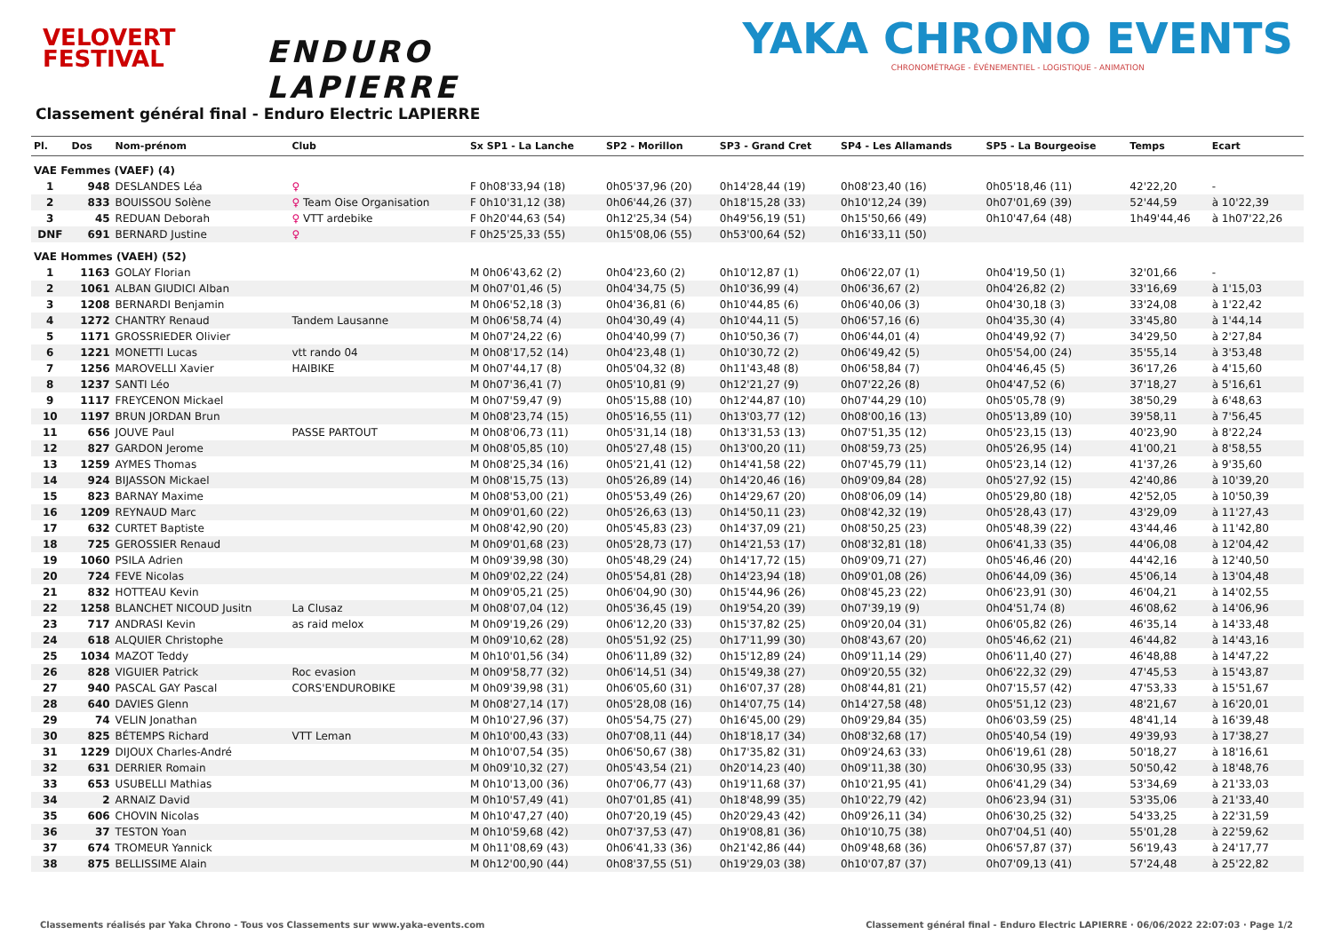VELOVERT
FESTIVAL
ENDURO
LAPIERRE
YAKA CHRONO EVENTS
CHRONOMÉTRAGE - ÉVÉNEMENTIEL - LOGISTIQUE - ANIMATION
Classement général final - Enduro Electric LAPIERRE
| Pl. | Dos | Nom-prénom | Club | Sx SP1 - La Lanche | SP2 - Morillon | SP3 - Grand Cret | SP4 - Les Allamands | SP5 - La Bourgeoise | Temps | Ecart |
| --- | --- | --- | --- | --- | --- | --- | --- | --- | --- | --- |
| VAE Femmes (VAEF) (4) | | | | | | | | | | |
| 1 | 948 | DESLANDES Léa | ♀ | F 0h08'33,94 (18) | 0h05'37,96 (20) | 0h14'28,44 (19) | 0h08'23,40 (16) | 0h05'18,46 (11) | 42'22,20 | - |
| 2 | 833 | BOUISSOU Solène | ♀ Team Oise Organisation | F 0h10'31,12 (38) | 0h06'44,26 (37) | 0h18'15,28 (33) | 0h10'12,24 (39) | 0h07'01,69 (39) | 52'44,59 | à 10'22,39 |
| 3 | 45 | REDUAN Deborah | ♀ VTT ardebike | F 0h20'44,63 (54) | 0h12'25,34 (54) | 0h49'56,19 (51) | 0h15'50,66 (49) | 0h10'47,64 (48) | 1h49'44,46 | à 1h07'22,26 |
| DNF | 691 | BERNARD Justine | ♀ | F 0h25'25,33 (55) | 0h15'08,06 (55) | 0h53'00,64 (52) | 0h16'33,11 (50) | | | |
| VAE Hommes (VAEH) (52) | | | | | | | | | | |
| 1 | 1163 | GOLAY Florian | | M 0h06'43,62 (2) | 0h04'23,60 (2) | 0h10'12,87 (1) | 0h06'22,07 (1) | 0h04'19,50 (1) | 32'01,66 | - |
| 2 | 1061 | ALBAN GIUDICI Alban | | M 0h07'01,46 (5) | 0h04'34,75 (5) | 0h10'36,99 (4) | 0h06'36,67 (2) | 0h04'26,82 (2) | 33'16,69 | à 1'15,03 |
| 3 | 1208 | BERNARDI Benjamin | | M 0h06'52,18 (3) | 0h04'36,81 (6) | 0h10'44,85 (6) | 0h06'40,06 (3) | 0h04'30,18 (3) | 33'24,08 | à 1'22,42 |
| 4 | 1272 | CHANTRY Renaud | Tandem Lausanne | M 0h06'58,74 (4) | 0h04'30,49 (4) | 0h10'44,11 (5) | 0h06'57,16 (6) | 0h04'35,30 (4) | 33'45,80 | à 1'44,14 |
| 5 | 1171 | GROSSRIEDER Olivier | | M 0h07'24,22 (6) | 0h04'40,99 (7) | 0h10'50,36 (7) | 0h06'44,01 (4) | 0h04'49,92 (7) | 34'29,50 | à 2'27,84 |
| 6 | 1221 | MONETTI Lucas | vtt rando 04 | M 0h08'17,52 (14) | 0h04'23,48 (1) | 0h10'30,72 (2) | 0h06'49,42 (5) | 0h05'54,00 (24) | 35'55,14 | à 3'53,48 |
| 7 | 1256 | MAROVELLI Xavier | HAIBIKE | M 0h07'44,17 (8) | 0h05'04,32 (8) | 0h11'43,48 (8) | 0h06'58,84 (7) | 0h04'46,45 (5) | 36'17,26 | à 4'15,60 |
| 8 | 1237 | SANTI Léo | | M 0h07'36,41 (7) | 0h05'10,81 (9) | 0h12'21,27 (9) | 0h07'22,26 (8) | 0h04'47,52 (6) | 37'18,27 | à 5'16,61 |
| 9 | 1117 | FREYCENON Mickael | | M 0h07'59,47 (9) | 0h05'15,88 (10) | 0h12'44,87 (10) | 0h07'44,29 (10) | 0h05'05,78 (9) | 38'50,29 | à 6'48,63 |
| 10 | 1197 | BRUN JORDAN Brun | | M 0h08'23,74 (15) | 0h05'16,55 (11) | 0h13'03,77 (12) | 0h08'00,16 (13) | 0h05'13,89 (10) | 39'58,11 | à 7'56,45 |
| 11 | 656 | JOUVE Paul | PASSE PARTOUT | M 0h08'06,73 (11) | 0h05'31,14 (18) | 0h13'31,53 (13) | 0h07'51,35 (12) | 0h05'23,15 (13) | 40'23,90 | à 8'22,24 |
| 12 | 827 | GARDON Jerome | | M 0h08'05,85 (10) | 0h05'27,48 (15) | 0h13'00,20 (11) | 0h08'59,73 (25) | 0h05'26,95 (14) | 41'00,21 | à 8'58,55 |
| 13 | 1259 | AYMES Thomas | | M 0h08'25,34 (16) | 0h05'21,41 (12) | 0h14'41,58 (22) | 0h07'45,79 (11) | 0h05'23,14 (12) | 41'37,26 | à 9'35,60 |
| 14 | 924 | BIJASSON Mickael | | M 0h08'15,75 (13) | 0h05'26,89 (14) | 0h14'20,46 (16) | 0h09'09,84 (28) | 0h05'27,92 (15) | 42'40,86 | à 10'39,20 |
| 15 | 823 | BARNAY Maxime | | M 0h08'53,00 (21) | 0h05'53,49 (26) | 0h14'29,67 (20) | 0h08'06,09 (14) | 0h05'29,80 (18) | 42'52,05 | à 10'50,39 |
| 16 | 1209 | REYNAUD Marc | | M 0h09'01,60 (22) | 0h05'26,63 (13) | 0h14'50,11 (23) | 0h08'42,32 (19) | 0h05'28,43 (17) | 43'29,09 | à 11'27,43 |
| 17 | 632 | CURTET Baptiste | | M 0h08'42,90 (20) | 0h05'45,83 (23) | 0h14'37,09 (21) | 0h08'50,25 (23) | 0h05'48,39 (22) | 43'44,46 | à 11'42,80 |
| 18 | 725 | GEROSSIER Renaud | | M 0h09'01,68 (23) | 0h05'28,73 (17) | 0h14'21,53 (17) | 0h08'32,81 (18) | 0h06'41,33 (35) | 44'06,08 | à 12'04,42 |
| 19 | 1060 | PSILA Adrien | | M 0h09'39,98 (30) | 0h05'48,29 (24) | 0h14'17,72 (15) | 0h09'09,71 (27) | 0h05'46,46 (20) | 44'42,16 | à 12'40,50 |
| 20 | 724 | FEVE Nicolas | | M 0h09'02,22 (24) | 0h05'54,81 (28) | 0h14'23,94 (18) | 0h09'01,08 (26) | 0h06'44,09 (36) | 45'06,14 | à 13'04,48 |
| 21 | 832 | HOTTEAU Kevin | | M 0h09'05,21 (25) | 0h06'04,90 (30) | 0h15'44,96 (26) | 0h08'45,23 (22) | 0h06'23,91 (30) | 46'04,21 | à 14'02,55 |
| 22 | 1258 | BLANCHET NICOUD Jusitn | La Clusaz | M 0h08'07,04 (12) | 0h05'36,45 (19) | 0h19'54,20 (39) | 0h07'39,19 (9) | 0h04'51,74 (8) | 46'08,62 | à 14'06,96 |
| 23 | 717 | ANDRASI Kevin | as raid melox | M 0h09'19,26 (29) | 0h06'12,20 (33) | 0h15'37,82 (25) | 0h09'20,04 (31) | 0h06'05,82 (26) | 46'35,14 | à 14'33,48 |
| 24 | 618 | ALQUIER Christophe | | M 0h09'10,62 (28) | 0h05'51,92 (25) | 0h17'11,99 (30) | 0h08'43,67 (20) | 0h05'46,62 (21) | 46'44,82 | à 14'43,16 |
| 25 | 1034 | MAZOT Teddy | | M 0h10'01,56 (34) | 0h06'11,89 (32) | 0h15'12,89 (24) | 0h09'11,14 (29) | 0h06'11,40 (27) | 46'48,88 | à 14'47,22 |
| 26 | 828 | VIGUIER Patrick | Roc evasion | M 0h09'58,77 (32) | 0h06'14,51 (34) | 0h15'49,38 (27) | 0h09'20,55 (32) | 0h06'22,32 (29) | 47'45,53 | à 15'43,87 |
| 27 | 940 | PASCAL GAY Pascal | CORS'ENDUROBIKE | M 0h09'39,98 (31) | 0h06'05,60 (31) | 0h16'07,37 (28) | 0h08'44,81 (21) | 0h07'15,57 (42) | 47'53,33 | à 15'51,67 |
| 28 | 640 | DAVIES Glenn | | M 0h08'27,14 (17) | 0h05'28,08 (16) | 0h14'07,75 (14) | 0h14'27,58 (48) | 0h05'51,12 (23) | 48'21,67 | à 16'20,01 |
| 29 | 74 | VELIN Jonathan | | M 0h10'27,96 (37) | 0h05'54,75 (27) | 0h16'45,00 (29) | 0h09'29,84 (35) | 0h06'03,59 (25) | 48'41,14 | à 16'39,48 |
| 30 | 825 | BÉTEMPS Richard | VTT Leman | M 0h10'00,43 (33) | 0h07'08,11 (44) | 0h18'18,17 (34) | 0h08'32,68 (17) | 0h05'40,54 (19) | 49'39,93 | à 17'38,27 |
| 31 | 1229 | DIJOUX Charles-André | | M 0h10'07,54 (35) | 0h06'50,67 (38) | 0h17'35,82 (31) | 0h09'24,63 (33) | 0h06'19,61 (28) | 50'18,27 | à 18'16,61 |
| 32 | 631 | DERRIER Romain | | M 0h09'10,32 (27) | 0h05'43,54 (21) | 0h20'14,23 (40) | 0h09'11,38 (30) | 0h06'30,95 (33) | 50'50,42 | à 18'48,76 |
| 33 | 653 | USUBELLI Mathias | | M 0h10'13,00 (36) | 0h07'06,77 (43) | 0h19'11,68 (37) | 0h10'21,95 (41) | 0h06'41,29 (34) | 53'34,69 | à 21'33,03 |
| 34 | 2 | ARNAIZ David | | M 0h10'57,49 (41) | 0h07'01,85 (41) | 0h18'48,99 (35) | 0h10'22,79 (42) | 0h06'23,94 (31) | 53'35,06 | à 21'33,40 |
| 35 | 606 | CHOVIN Nicolas | | M 0h10'47,27 (40) | 0h07'20,19 (45) | 0h20'29,43 (42) | 0h09'26,11 (34) | 0h06'30,25 (32) | 54'33,25 | à 22'31,59 |
| 36 | 37 | TESTON Yoan | | M 0h10'59,68 (42) | 0h07'37,53 (47) | 0h19'08,81 (36) | 0h10'10,75 (38) | 0h07'04,51 (40) | 55'01,28 | à 22'59,62 |
| 37 | 674 | TROMEUR Yannick | | M 0h11'08,69 (43) | 0h06'41,33 (36) | 0h21'42,86 (44) | 0h09'48,68 (36) | 0h06'57,87 (37) | 56'19,43 | à 24'17,77 |
| 38 | 875 | BELLISSIME Alain | | M 0h12'00,90 (44) | 0h08'37,55 (51) | 0h19'29,03 (38) | 0h10'07,87 (37) | 0h07'09,13 (41) | 57'24,48 | à 25'22,82 |
Classements réalisés par Yaka Chrono - Tous vos Classements sur www.yaka-events.com
Classement général final - Enduro Electric LAPIERRE · 06/06/2022 22:07:03 · Page 1/2